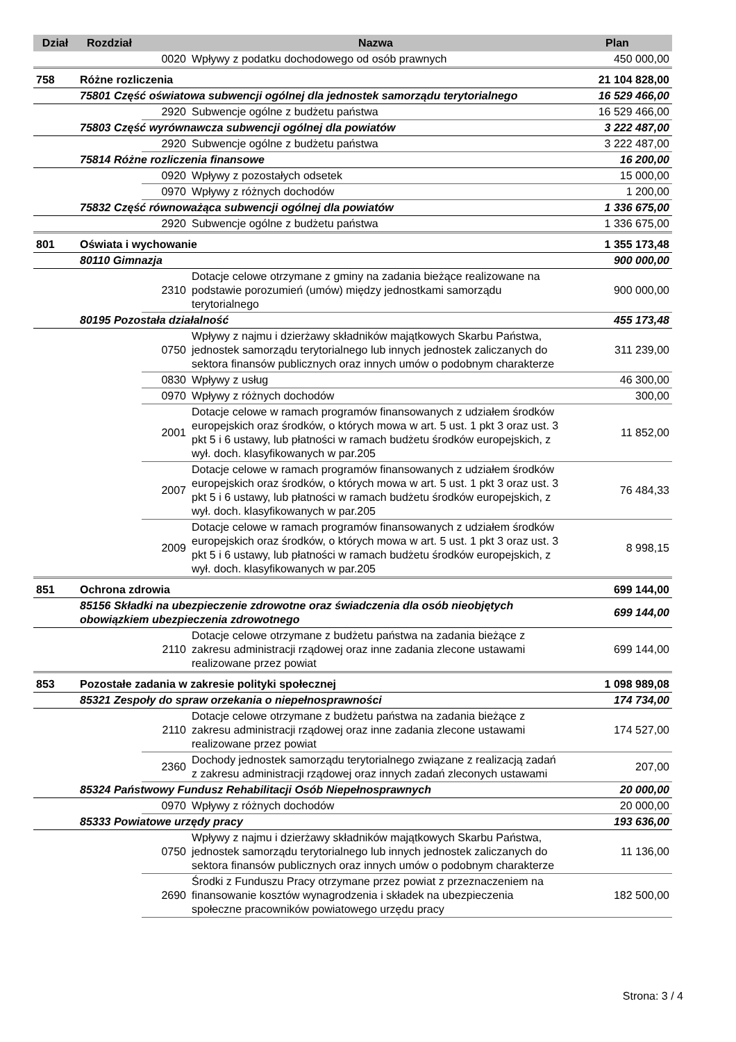| Dział | Rozdział | | Nazwa | Plan |
| --- | --- | --- | --- | --- |
| | | 0020 | Wpływy z podatku dochodowego od osób prawnych | 450 000,00 |
| 758 | Różne rozliczenia | | | 21 104 828,00 |
| | 75801 Część oświatowa subwencji ogólnej dla jednostek samorządu terytorialnego | | | 16 529 466,00 |
| | | 2920 | Subwencje ogólne z budżetu państwa | 16 529 466,00 |
| | 75803 Część wyrównawcza subwencji ogólnej dla powiatów | | | 3 222 487,00 |
| | | 2920 | Subwencje ogólne z budżetu państwa | 3 222 487,00 |
| | 75814 Różne rozliczenia finansowe | | | 16 200,00 |
| | | 0920 | Wpływy z pozostałych odsetek | 15 000,00 |
| | | 0970 | Wpływy z różnych dochodów | 1 200,00 |
| | 75832 Część równoważąca subwencji ogólnej dla powiatów | | | 1 336 675,00 |
| | | 2920 | Subwencje ogólne z budżetu państwa | 1 336 675,00 |
| 801 | Oświata i wychowanie | | | 1 355 173,48 |
| | 80110 Gimnazja | | | 900 000,00 |
| | | 2310 | Dotacje celowe otrzymane z gminy na zadania bieżące realizowane na podstawie porozumień (umów) między jednostkami samorządu terytorialnego | 900 000,00 |
| | 80195 Pozostała działalność | | | 455 173,48 |
| | | 0750 | Wpływy z najmu i dzierżawy składników majątkowych Skarbu Państwa, jednostek samorządu terytorialnego lub innych jednostek zaliczanych do sektora finansów publicznych oraz innych umów o podobnym charakterze | 311 239,00 |
| | | 0830 | Wpływy z usług | 46 300,00 |
| | | 0970 | Wpływy z różnych dochodów | 300,00 |
| | | 2001 | Dotacje celowe w ramach programów finansowanych z udziałem środków europejskich oraz środków, o których mowa w art. 5 ust. 1 pkt 3 oraz ust. 3 pkt 5 i 6 ustawy, lub płatności w ramach budżetu środków europejskich, z wył. doch. klasyfikowanych w par.205 | 11 852,00 |
| | | 2007 | Dotacje celowe w ramach programów finansowanych z udziałem środków europejskich oraz środków, o których mowa w art. 5 ust. 1 pkt 3 oraz ust. 3 pkt 5 i 6 ustawy, lub płatności w ramach budżetu środków europejskich, z wył. doch. klasyfikowanych w par.205 | 76 484,33 |
| | | 2009 | Dotacje celowe w ramach programów finansowanych z udziałem środków europejskich oraz środków, o których mowa w art. 5 ust. 1 pkt 3 oraz ust. 3 pkt 5 i 6 ustawy, lub płatności w ramach budżetu środków europejskich, z wył. doch. klasyfikowanych w par.205 | 8 998,15 |
| 851 | Ochrona zdrowia | | | 699 144,00 |
| | 85156 Składki na ubezpieczenie zdrowotne oraz świadczenia dla osób nieobjętych obowiązkiem ubezpieczenia zdrowotnego | | | 699 144,00 |
| | | 2110 | Dotacje celowe otrzymane z budżetu państwa na zadania bieżące z zakresu administracji rządowej oraz inne zadania zlecone ustawami realizowane przez powiat | 699 144,00 |
| 853 | Pozostałe zadania w zakresie polityki społecznej | | | 1 098 989,08 |
| | 85321 Zespoły do spraw orzekania o niepełnosprawności | | | 174 734,00 |
| | | 2110 | Dotacje celowe otrzymane z budżetu państwa na zadania bieżące z zakresu administracji rządowej oraz inne zadania zlecone ustawami realizowane przez powiat | 174 527,00 |
| | | 2360 | Dochody jednostek samorządu terytorialnego związane z realizacją zadań z zakresu administracji rządowej oraz innych zadań zleconych ustawami | 207,00 |
| | 85324 Państwowy Fundusz Rehabilitacji Osób Niepełnosprawnych | | | 20 000,00 |
| | | 0970 | Wpływy z różnych dochodów | 20 000,00 |
| | 85333 Powiatowe urzędy pracy | | | 193 636,00 |
| | | 0750 | Wpływy z najmu i dzierżawy składników majątkowych Skarbu Państwa, jednostek samorządu terytorialnego lub innych jednostek zaliczanych do sektora finansów publicznych oraz innych umów o podobnym charakterze | 11 136,00 |
| | | 2690 | Środki z Funduszu Pracy otrzymane przez powiat z przeznaczeniem na finansowanie kosztów wynagrodzenia i składek na ubezpieczenia społeczne pracowników powiatowego urzędu pracy | 182 500,00 |
Strona: 3 / 4